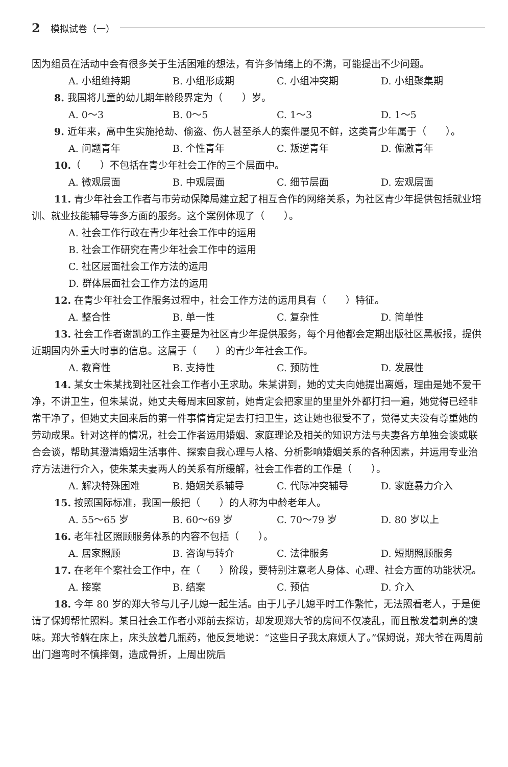2 模拟试卷（一）
因为组员在活动中会有很多关于生活困难的想法，有许多情绪上的不满，可能提出不少问题。
A. 小组维持期 B. 小组形成期 C. 小组冲突期 D. 小组聚集期
8. 我国将儿童的幼儿期年龄段界定为（　　）岁。
A. 0～3 B. 0～5 C. 1～3 D. 1～5
9. 近年来，高中生实施抢劫、偷盗、伤人甚至杀人的案件屡见不鲜，这类青少年属于（　　）。
A. 问题青年 B. 个性青年 C. 叛逆青年 D. 偏激青年
10.（　　）不包括在青少年社会工作的三个层面中。
A. 微观层面 B. 中观层面 C. 细节层面 D. 宏观层面
11. 青少年社会工作者与市劳动保障局建立起了相互合作的网络关系，为社区青少年提供包括就业培训、就业技能辅导等多方面的服务。这个案例体现了（　　）。
A. 社会工作行政在青少年社会工作中的运用
B. 社会工作研究在青少年社会工作中的运用
C. 社区层面社会工作方法的运用
D. 群体层面社会工作方法的运用
12. 在青少年社会工作服务过程中，社会工作方法的运用具有（　　）特征。
A. 整合性 B. 单一性 C. 复杂性 D. 简单性
13. 社会工作者谢凯的工作主要是为社区青少年提供服务，每个月他都会定期出版社区黑板报，提供近期国内外重大时事的信息。这属于（　　）的青少年社会工作。
A. 教育性 B. 支持性 C. 预防性 D. 发展性
14. 某女士朱某找到社区社会工作者小王求助。朱某讲到，她的丈夫向她提出离婚，理由是她不爱干净，不讲卫生，但朱某说，她丈夫每周末回家前，她肯定会把家里的里里外外都打扫一遍，她觉得已经非常干净了，但她丈夫回来后的第一件事情肯定是去打扫卫生，这让她也很受不了，觉得丈夫没有尊重她的劳动成果。针对这样的情况，社会工作者运用婚姻、家庭理论及相关的知识方法与夫妻各方单独会谈或联合会谈，帮助其澄清婚姻生活事件、探索自我心理与人格、分析影响婚姻关系的各种因素，并运用专业治疗方法进行介入，使朱某夫妻两人的关系有所缓解，社会工作者的工作是（　　）。
A. 解决特殊困难 B. 婚姻关系辅导 C. 代际冲突辅导 D. 家庭暴力介入
15. 按照国际标准，我国一般把（　　）的人称为中龄老年人。
A. 55～65 岁 B. 60～69 岁 C. 70～79 岁 D. 80 岁以上
16. 老年社区照顾服务体系的内容不包括（　　）。
A. 居家照顾 B. 咨询与转介 C. 法律服务 D. 短期照顾服务
17. 在老年个案社会工作中，在（　　）阶段，要特别注意老人身体、心理、社会方面的功能状况。
A. 接案 B. 结案 C. 预估 D. 介入
18. 今年 80 岁的郑大爷与儿子儿媳一起生活。由于儿子儿媳平时工作繁忙，无法照看老人，于是便请了保姆帮忙照料。某日社会工作者小邓前去探访，却发现郑大爷的房间不仅凌乱，而且散发着刺鼻的馊味。郑大爷躺在床上，床头放着几瓶药，他反复地说：“这些日子我太麻烦人了。”保姆说，郑大爷在两周前出门遛弯时不慎摔倒，造成骨折，上周出院后